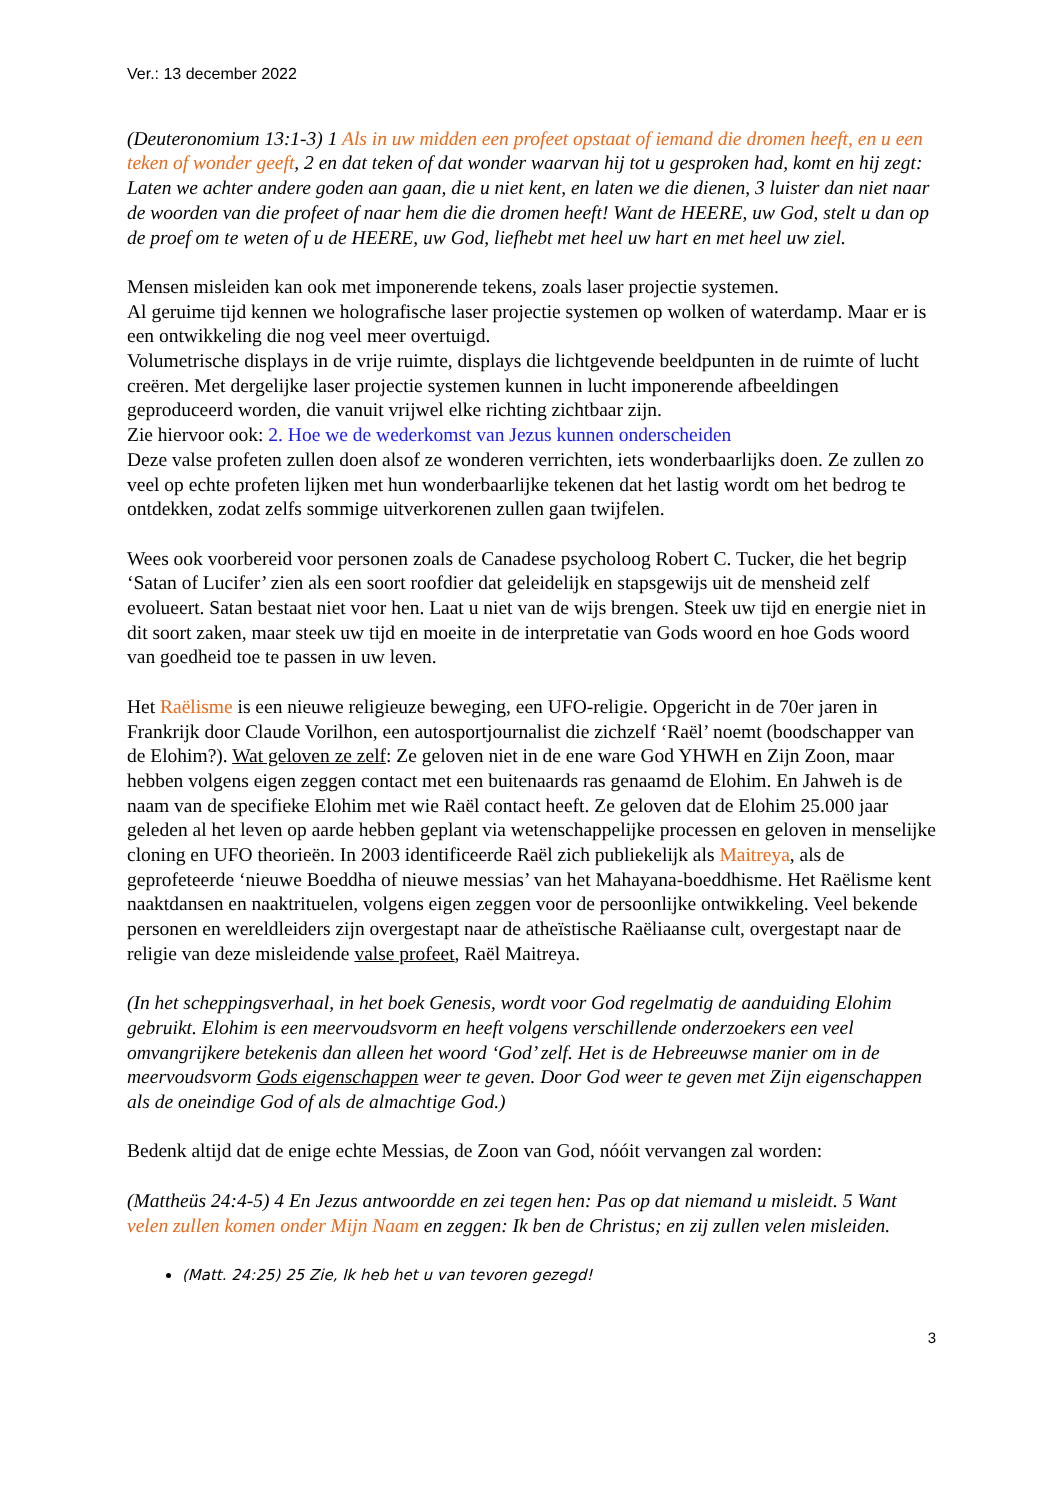Ver.: 13 december 2022
(Deuteronomium 13:1-3) 1 Als in uw midden een profeet opstaat of iemand die dromen heeft, en u een teken of wonder geeft, 2 en dat teken of dat wonder waarvan hij tot u gesproken had, komt en hij zegt: Laten we achter andere goden aan gaan, die u niet kent, en laten we die dienen, 3 luister dan niet naar de woorden van die profeet of naar hem die die dromen heeft! Want de HEERE, uw God, stelt u dan op de proef om te weten of u de HEERE, uw God, liefhebt met heel uw hart en met heel uw ziel.
Mensen misleiden kan ook met imponerende tekens, zoals laser projectie systemen.
Al geruime tijd kennen we holografische laser projectie systemen op wolken of waterdamp. Maar er is een ontwikkeling die nog veel meer overtuigd.
Volumetrische displays in de vrije ruimte, displays die lichtgevende beeldpunten in de ruimte of lucht creëren. Met dergelijke laser projectie systemen kunnen in lucht imponerende afbeeldingen geproduceerd worden, die vanuit vrijwel elke richting zichtbaar zijn.
Zie hiervoor ook: 2. Hoe we de wederkomst van Jezus kunnen onderscheiden
Deze valse profeten zullen doen alsof ze wonderen verrichten, iets wonderbaarlijks doen. Ze zullen zo veel op echte profeten lijken met hun wonderbaarlijke tekenen dat het lastig wordt om het bedrog te ontdekken, zodat zelfs sommige uitverkorenen zullen gaan twijfelen.
Wees ook voorbereid voor personen zoals de Canadese psycholoog Robert C. Tucker, die het begrip ‘Satan of Lucifer’ zien als een soort roofdier dat geleidelijk en stapsgewijs uit de mensheid zelf evolueert. Satan bestaat niet voor hen. Laat u niet van de wijs brengen. Steek uw tijd en energie niet in dit soort zaken, maar steek uw tijd en moeite in de interpretatie van Gods woord en hoe Gods woord van goedheid toe te passen in uw leven.
Het Raëlisme is een nieuwe religieuze beweging, een UFO-religie. Opgericht in de 70er jaren in Frankrijk door Claude Vorilhon, een autosportjournalist die zichzelf ‘Raël’ noemt (boodschapper van de Elohim?). Wat geloven ze zelf: Ze geloven niet in de ene ware God YHWH en Zijn Zoon, maar hebben volgens eigen zeggen contact met een buitenaards ras genaamd de Elohim. En Jahweh is de naam van de specifieke Elohim met wie Raël contact heeft. Ze geloven dat de Elohim 25.000 jaar geleden al het leven op aarde hebben geplant via wetenschappelijke processen en geloven in menselijke cloning en UFO theorieën. In 2003 identificeerde Raël zich publiekelijk als Maitreya, als de geprofeteerde ‘nieuwe Boeddha of nieuwe messias’ van het Mahayana-boeddhisme. Het Raëlisme kent naaktdansen en naaktrituelen, volgens eigen zeggen voor de persoonlijke ontwikkeling. Veel bekende personen en wereldleiders zijn overgestapt naar de atheïstische Raëliaanse cult, overgestapt naar de religie van deze misleidende valse profeet, Raël Maitreya.
(In het scheppingsverhaal, in het boek Genesis, wordt voor God regelmatig de aanduiding Elohim gebruikt. Elohim is een meervoudsvorm en heeft volgens verschillende onderzoekers een veel omvangrijkere betekenis dan alleen het woord ‘God’ zelf. Het is de Hebreeuwse manier om in de meervoudsvorm Gods eigenschappen weer te geven. Door God weer te geven met Zijn eigenschappen als de oneindige God of als de almachtige God.)
Bedenk altijd dat de enige echte Messias, de Zoon van God, nóóit vervangen zal worden:
(Mattheüs 24:4-5) 4 En Jezus antwoordde en zei tegen hen: Pas op dat niemand u misleidt. 5 Want velen zullen komen onder Mijn Naam en zeggen: Ik ben de Christus; en zij zullen velen misleiden.
(Matt. 24:25) 25 Zie, Ik heb het u van tevoren gezegd!
3